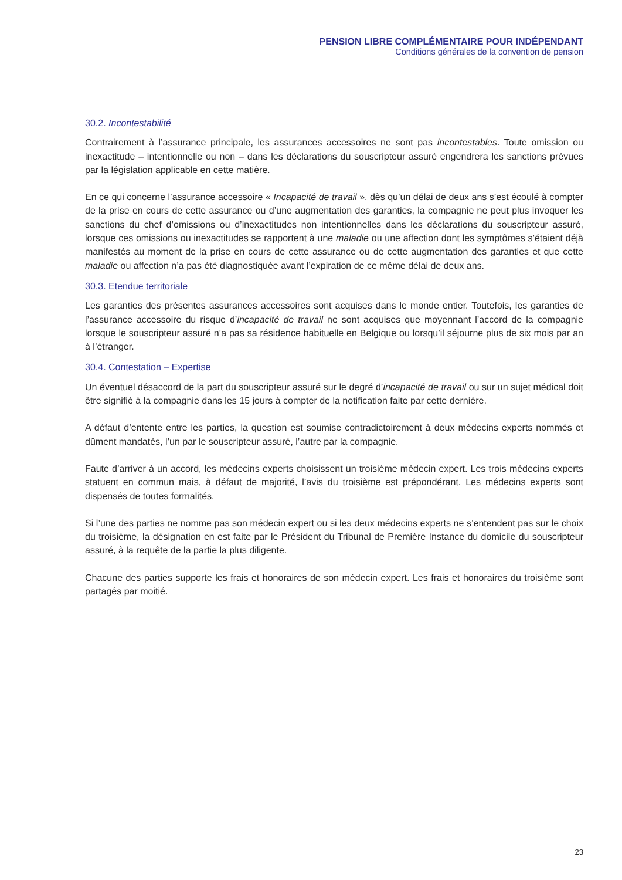PENSION LIBRE COMPLÉMENTAIRE POUR INDÉPENDANT
Conditions générales de la convention de pension
30.2. Incontestabilité
Contrairement à l’assurance principale, les assurances accessoires ne sont pas incontestables. Toute omission ou inexactitude – intentionnelle ou non – dans les déclarations du souscripteur assuré engendrera les sanctions prévues par la législation applicable en cette matière.
En ce qui concerne l’assurance accessoire « Incapacité de travail », dès qu’un délai de deux ans s’est écoulé à compter de la prise en cours de cette assurance ou d’une augmentation des garanties, la compagnie ne peut plus invoquer les sanctions du chef d’omissions ou d’inexactitudes non intentionnelles dans les déclarations du souscripteur assuré, lorsque ces omissions ou inexactitudes se rapportent à une maladie ou une affection dont les symptômes s’étaient déjà manifestés au moment de la prise en cours de cette assurance ou de cette augmentation des garanties et que cette maladie ou affection n’a pas été diagnostiquée avant l’expiration de ce même délai de deux ans.
30.3. Etendue territoriale
Les garanties des présentes assurances accessoires sont acquises dans le monde entier. Toutefois, les garanties de l’assurance accessoire du risque d’incapacité de travail ne sont acquises que moyennant l’accord de la compagnie lorsque le souscripteur assuré n’a pas sa résidence habituelle en Belgique ou lorsqu’il séjourne plus de six mois par an à l’étranger.
30.4. Contestation – Expertise
Un éventuel désaccord de la part du souscripteur assuré sur le degré d’incapacité de travail ou sur un sujet médical doit être signifié à la compagnie dans les 15 jours à compter de la notification faite par cette dernière.
A défaut d’entente entre les parties, la question est soumise contradictoirement à deux médecins experts nommés et dûment mandatés, l’un par le souscripteur assuré, l’autre par la compagnie.
Faute d’arriver à un accord, les médecins experts choisissent un troisième médecin expert. Les trois médecins experts statuent en commun mais, à défaut de majorité, l’avis du troisième est prépondérant. Les médecins experts sont dispensés de toutes formalités.
Si l’une des parties ne nomme pas son médecin expert ou si les deux médecins experts ne s’entendent pas sur le choix du troisième, la désignation en est faite par le Président du Tribunal de Première Instance du domicile du souscripteur assuré, à la requête de la partie la plus diligente.
Chacune des parties supporte les frais et honoraires de son médecin expert. Les frais et honoraires du troisième sont partagés par moitié.
23